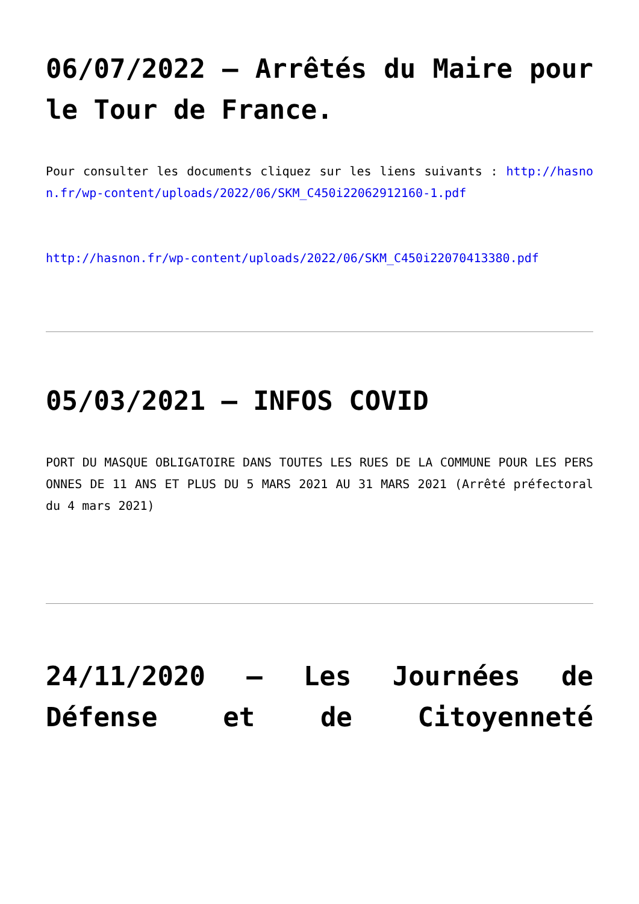06/07/2022 – Arrêtés du Maire pour le Tour de France.
Pour consulter les documents cliquez sur les liens suivants : http://hasnon.fr/wp-content/uploads/2022/06/SKM_C450i22062912160-1.pdf
http://hasnon.fr/wp-content/uploads/2022/06/SKM_C450i22070413380.pdf
05/03/2021 – INFOS COVID
PORT DU MASQUE OBLIGATOIRE DANS TOUTES LES RUES DE LA COMMUNE POUR LES PERSONNES DE 11 ANS ET PLUS DU 5 MARS 2021 AU 31 MARS 2021 (Arrêté préfectoral du 4 mars 2021)
24/11/2020 – Les Journées de Défense et de Citoyenneté